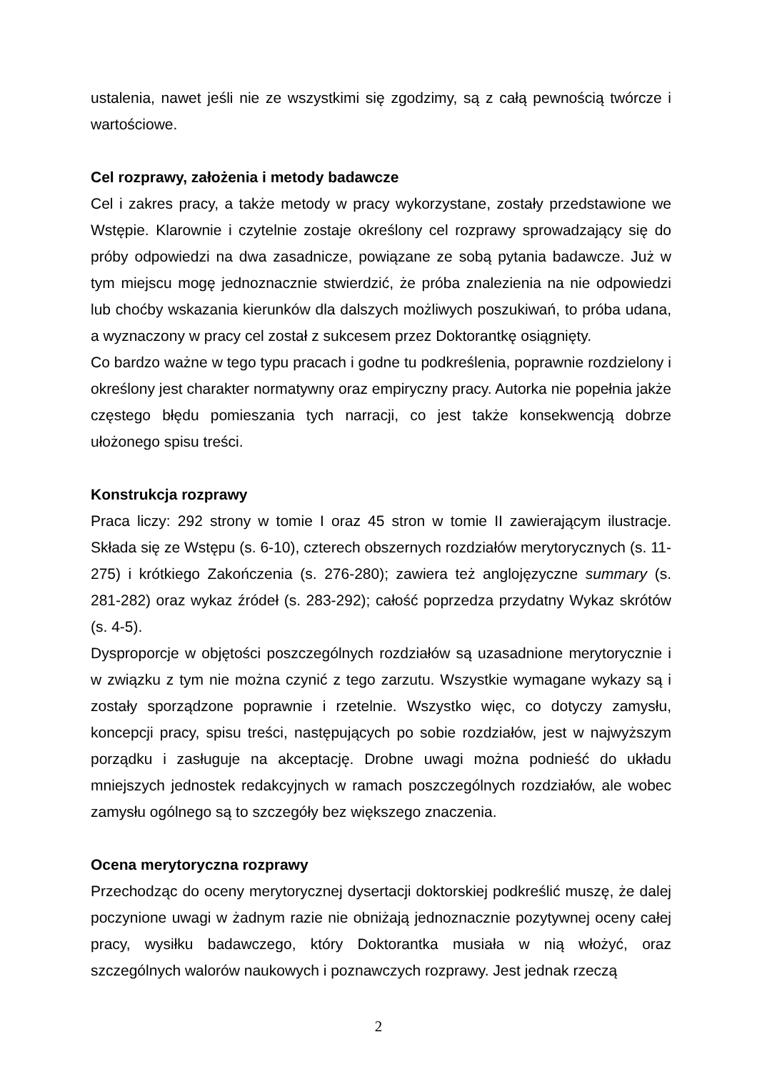ustalenia, nawet jeśli nie ze wszystkimi się zgodzimy, są z całą pewnością twórcze i wartościowe.
Cel rozprawy, założenia i metody badawcze
Cel i zakres pracy, a także metody w pracy wykorzystane, zostały przedstawione we Wstępie. Klarownie i czytelnie zostaje określony cel rozprawy sprowadzający się do próby odpowiedzi na dwa zasadnicze, powiązane ze sobą pytania badawcze. Już w tym miejscu mogę jednoznacznie stwierdzić, że próba znalezienia na nie odpowiedzi lub choćby wskazania kierunków dla dalszych możliwych poszukiwań, to próba udana, a wyznaczony w pracy cel został z sukcesem przez Doktorantkę osiągnięty.
Co bardzo ważne w tego typu pracach i godne tu podkreślenia, poprawnie rozdzielony i określony jest charakter normatywny oraz empiryczny pracy. Autorka nie popełnia jakże częstego błędu pomieszania tych narracji, co jest także konsekwencją dobrze ułożonego spisu treści.
Konstrukcja rozprawy
Praca liczy: 292 strony w tomie I oraz 45 stron w tomie II zawierającym ilustracje. Składa się ze Wstępu (s. 6-10), czterech obszernych rozdziałów merytorycznych (s. 11-275) i krótkiego Zakończenia (s. 276-280); zawiera też anglojęzyczne summary (s. 281-282) oraz wykaz źródeł (s. 283-292); całość poprzedza przydatny Wykaz skrótów (s. 4-5).
Dysproporcje w objętości poszczególnych rozdziałów są uzasadnione merytorycznie i w związku z tym nie można czynić z tego zarzutu. Wszystkie wymagane wykazy są i zostały sporządzone poprawnie i rzetelnie. Wszystko więc, co dotyczy zamysłu, koncepcji pracy, spisu treści, następujących po sobie rozdziałów, jest w najwyższym porządku i zasługuje na akceptację. Drobne uwagi można podnieść do układu mniejszych jednostek redakcyjnych w ramach poszczególnych rozdziałów, ale wobec zamysłu ogólnego są to szczegóły bez większego znaczenia.
Ocena merytoryczna rozprawy
Przechodząc do oceny merytorycznej dysertacji doktorskiej podkreślić muszę, że dalej poczynione uwagi w żadnym razie nie obniżają jednoznacznie pozytywnej oceny całej pracy, wysiłku badawczego, który Doktorantka musiała w nią włożyć, oraz szczególnych walorów naukowych i poznawczych rozprawy. Jest jednak rzeczą
2